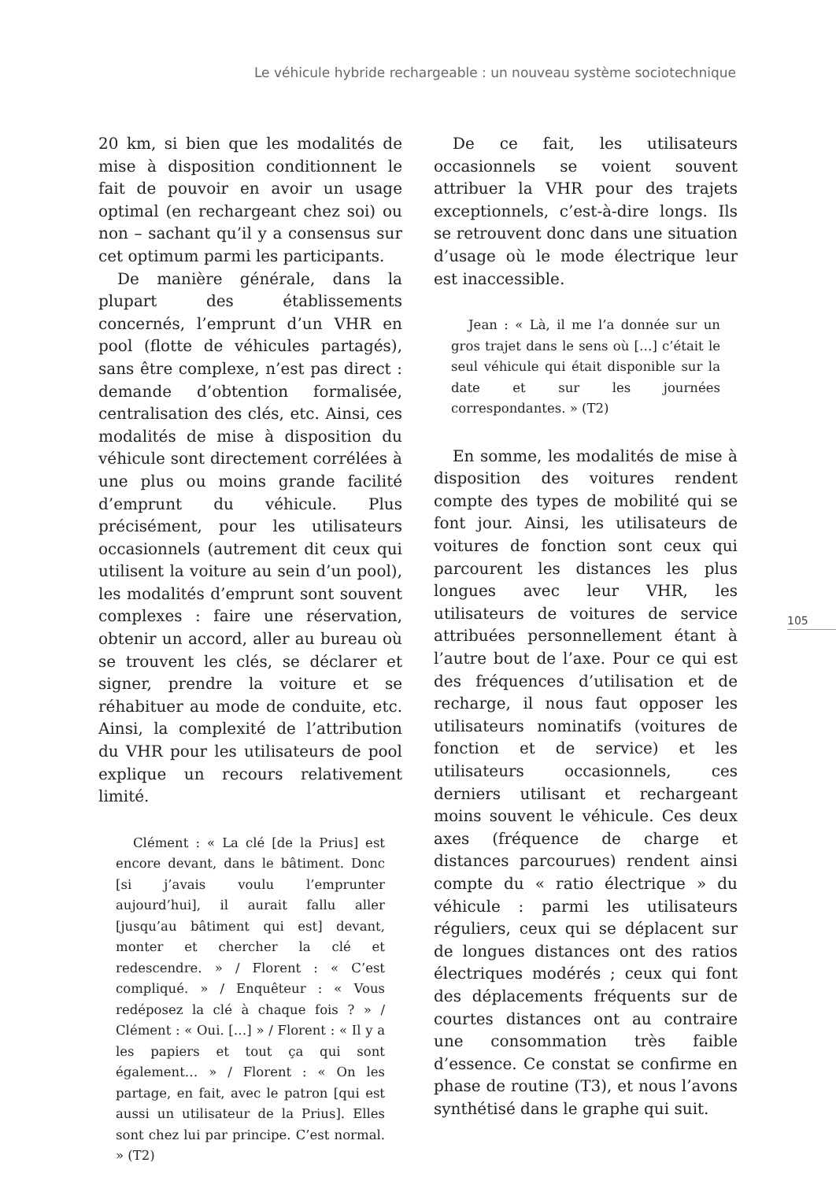Le véhicule hybride rechargeable : un nouveau système sociotechnique
20 km, si bien que les modalités de mise à disposition conditionnent le fait de pouvoir en avoir un usage optimal (en rechargeant chez soi) ou non – sachant qu’il y a consensus sur cet optimum parmi les participants.
De manière générale, dans la plupart des établissements concernés, l’emprunt d’un VHR en pool (flotte de véhicules partagés), sans être complexe, n’est pas direct : demande d’obtention formalisée, centralisation des clés, etc. Ainsi, ces modalités de mise à disposition du véhicule sont directement corrélées à une plus ou moins grande facilité d’emprunt du véhicule. Plus précisément, pour les utilisateurs occasionnels (autrement dit ceux qui utilisent la voiture au sein d’un pool), les modalités d’emprunt sont souvent complexes : faire une réservation, obtenir un accord, aller au bureau où se trouvent les clés, se déclarer et signer, prendre la voiture et se réhabituer au mode de conduite, etc. Ainsi, la complexité de l’attribution du VHR pour les utilisateurs de pool explique un recours relativement limité.
Clément : « La clé [de la Prius] est encore devant, dans le bâtiment. Donc [si j’avais voulu l’emprunter aujourd’hui], il aurait fallu aller [jusqu’au bâtiment qui est] devant, monter et chercher la clé et redescendre. » / Florent : « C’est compliqué. » / Enquêteur : « Vous redéposez la clé à chaque fois ? » / Clément : « Oui. […] » / Florent : « Il y a les papiers et tout ça qui sont également… » / Florent : « On les partage, en fait, avec le patron [qui est aussi un utilisateur de la Prius]. Elles sont chez lui par principe. C’est normal. » (T2)
De ce fait, les utilisateurs occasionnels se voient souvent attribuer la VHR pour des trajets exceptionnels, c’est-à-dire longs. Ils se retrouvent donc dans une situation d’usage où le mode électrique leur est inaccessible.
Jean : « Là, il me l’a donnée sur un gros trajet dans le sens où […] c’était le seul véhicule qui était disponible sur la date et sur les journées correspondantes. » (T2)
En somme, les modalités de mise à disposition des voitures rendent compte des types de mobilité qui se font jour. Ainsi, les utilisateurs de voitures de fonction sont ceux qui parcourent les distances les plus longues avec leur VHR, les utilisateurs de voitures de service attribuées personnellement étant à l’autre bout de l’axe. Pour ce qui est des fréquences d’utilisation et de recharge, il nous faut opposer les utilisateurs nominatifs (voitures de fonction et de service) et les utilisateurs occasionnels, ces derniers utilisant et rechargeant moins souvent le véhicule. Ces deux axes (fréquence de charge et distances parcourues) rendent ainsi compte du « ratio électrique » du véhicule : parmi les utilisateurs réguliers, ceux qui se déplacent sur de longues distances ont des ratios électriques modérés ; ceux qui font des déplacements fréquents sur de courtes distances ont au contraire une consommation très faible d’essence. Ce constat se confirme en phase de routine (T3), et nous l’avons synthétisé dans le graphe qui suit.
105